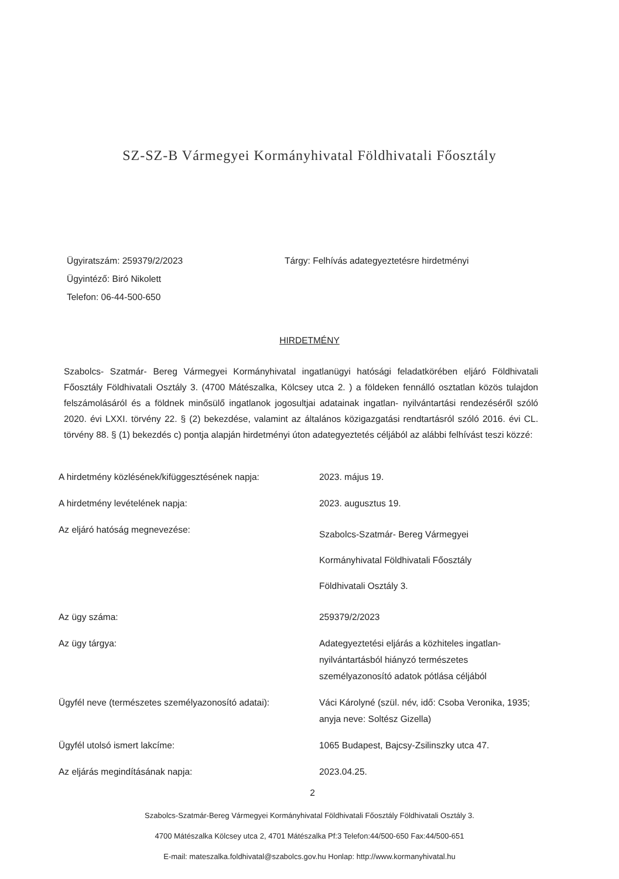SZ-SZ-B Vármegyei Kormányhivatal Földhivatali Főosztály
Ügyiratszám: 259379/2/2023
Ügyintéző: Biró Nikolett
Telefon: 06-44-500-650
Tárgy: Felhívás adategyeztetésre hirdetményi
HIRDETMÉNY
Szabolcs- Szatmár- Bereg Vármegyei Kormányhivatal ingatlanügyi hatósági feladatkörében eljáró Földhivatali Főosztály Földhivatali Osztály 3. (4700 Mátészalka, Kölcsey utca 2. ) a földeken fennálló osztatlan közös tulajdon felszámolásáról és a földnek minősülő ingatlanok jogosultjai adatainak ingatlan- nyilvántartási rendezéséről szóló 2020. évi LXXI. törvény 22. § (2) bekezdése, valamint az általános közigazgatási rendtartásról szóló 2016. évi CL. törvény 88. § (1) bekezdés c) pontja alapján hirdetményi úton adategyeztetés céljából az alábbi felhívást teszi közzé:
| A hirdetmény közlésének/kifüggesztésének napja: | 2023. május 19. |
| A hirdetmény levételének napja: | 2023. augusztus 19. |
| Az eljáró hatóság megnevezése: | Szabolcs-Szatmár- Bereg Vármegyei Kormányhivatal Földhivatali Főosztály Földhivatali Osztály 3. |
| Az ügy száma: | 259379/2/2023 |
| Az ügy tárgya: | Adategyeztetési eljárás a közhiteles ingatlan-nyilvántartásból hiányzó természetes személyazonosító adatok pótlása céljából |
| Ügyfél neve (természetes személyazonosító adatai): | Váci Károlyné (szül. név, idő: Csoba Veronika, 1935; anyja neve: Soltész Gizella) |
| Ügyfél utolsó ismert lakcíme: | 1065 Budapest, Bajcsy-Zsilinszky utca 47. |
| Az eljárás megindításának napja: | 2023.04.25. |
2
Szabolcs-Szatmár-Bereg Vármegyei Kormányhivatal Földhivatali Főosztály Földhivatali Osztály 3.
4700 Mátészalka Kölcsey utca 2, 4701 Mátészalka Pf:3 Telefon:44/500-650 Fax:44/500-651
E-mail: mateszalka.foldhivatal@szabolcs.gov.hu Honlap: http://www.kormanyhivatal.hu